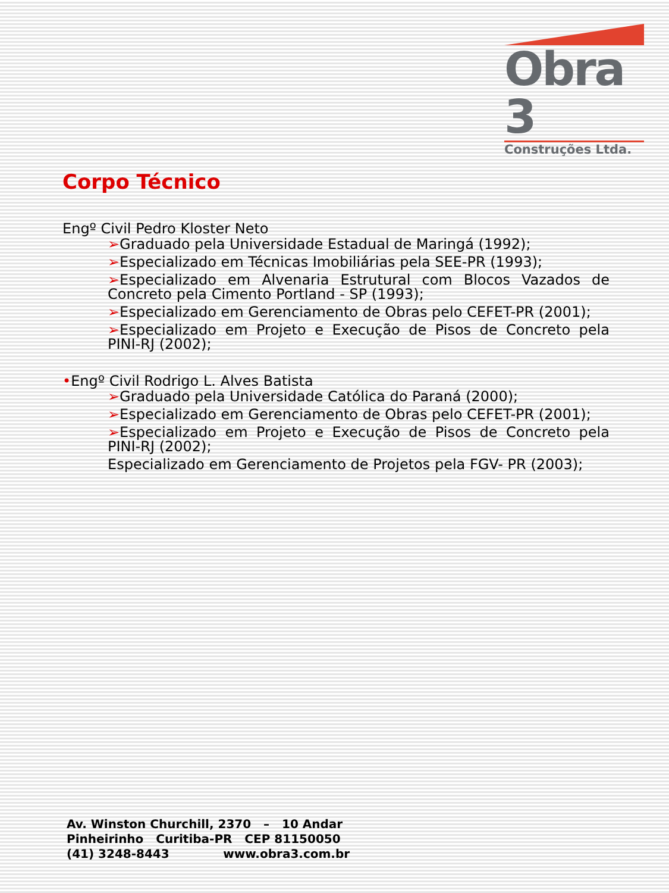Obra 3
Construções Ltda.
Corpo Técnico
Engº Civil Pedro Kloster Neto
➢Graduado pela Universidade Estadual de Maringá (1992);
➢Especializado em Técnicas Imobiliárias pela SEE-PR (1993);
➢Especializado em Alvenaria Estrutural com Blocos Vazados de Concreto pela Cimento Portland - SP (1993);
➢Especializado em Gerenciamento de Obras pelo CEFET-PR (2001);
➢Especializado em Projeto e Execução de Pisos de Concreto pela PINI-RJ (2002);
•Engº Civil Rodrigo L. Alves Batista
➢Graduado pela Universidade Católica do Paraná (2000);
➢Especializado em Gerenciamento de Obras pelo CEFET-PR (2001);
➢Especializado em Projeto e Execução de Pisos de Concreto pela PINI-RJ (2002);
Especializado em Gerenciamento de Projetos pela FGV- PR (2003);
Av. Winston Churchill, 2370 – 10 Andar
Pinheirinho Curitiba-PR CEP 81150050
(41) 3248-8443 www.obra3.com.br